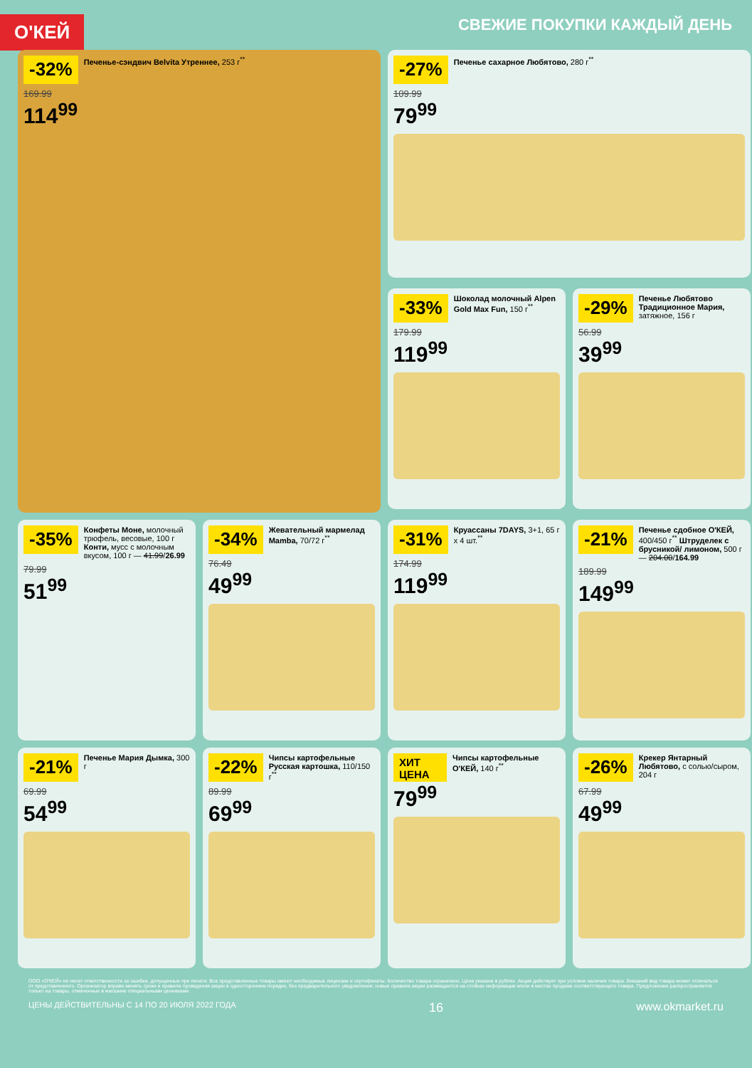О'КЕЙ
СВЕЖИЕ ПОКУПКИ КАЖДЫЙ ДЕНЬ
-32%
Печенье-сэндвич Belvita Утреннее, 253 г<sup>**</sup>
169.99
114<sup>99</sup>
-27%
Печенье сахарное Любятово, 280 г<sup>**</sup>
109.99
79<sup>99</sup>
-33%
Шоколад молочный Alpen Gold Max Fun, 150 г<sup>**</sup>
179.99
119<sup>99</sup>
-29%
Печенье Любятово Традиционное Мария, затяжное, 156 г
56.99
39<sup>99</sup>
-35%
Конфеты Моне, молочный трюфель, весовые, 100 г Конти, мусс с молочным вкусом, 100 г — 41.99/26.99
79.99
51<sup>99</sup>
-34%
Жевательный мармелад Mamba, 70/72 г<sup>**</sup>
76.49
49<sup>99</sup>
-31%
Круассаны 7DAYS, 3+1, 65 г x 4 шт.<sup>**</sup>
174.99
119<sup>99</sup>
-21%
Печенье сдобное О'КЕЙ, 400/450 г<sup>**</sup> Штруделек с брусникой/ лимоном, 500 г — 204.00/164.99
189.99
149<sup>99</sup>
-21%
Печенье Мария Дымка, 300 г
69.99
54<sup>99</sup>
-22%
Чипсы картофельные Русская картошка, 110/150 г<sup>**</sup>
89.99
69<sup>99</sup>
ХИТ ЦЕНА
Чипсы картофельные О'КЕЙ, 140 г<sup>**</sup>
79<sup>99</sup>
-26%
Крекер Янтарный Любятово, с солью/сыром, 204 г
67.99
49<sup>99</sup>
ООО «О'КЕЙ» не несет ответственности за ошибки, допущенные при печати. Все представленные товары имеют необходимые лицензии и сертификаты. Количество товара ограничено. Цена указана в рублях. Акция действует при условии наличия товара. Внешний вид товара может отличаться от представленного. Организатор вправе менять сроки и правила проведения акции в одностороннем порядке, без предварительного уведомления; новые правила акции размещаются на стойках информации и/или в местах продажи соответствующего товара. Предложение распространяется только на товары, отмеченные в магазине специальными ценниками.
ЦЕНЫ ДЕЙСТВИТЕЛЬНЫ С 14 ПО 20 ИЮЛЯ 2022 ГОДА 16 www.okmarket.ru